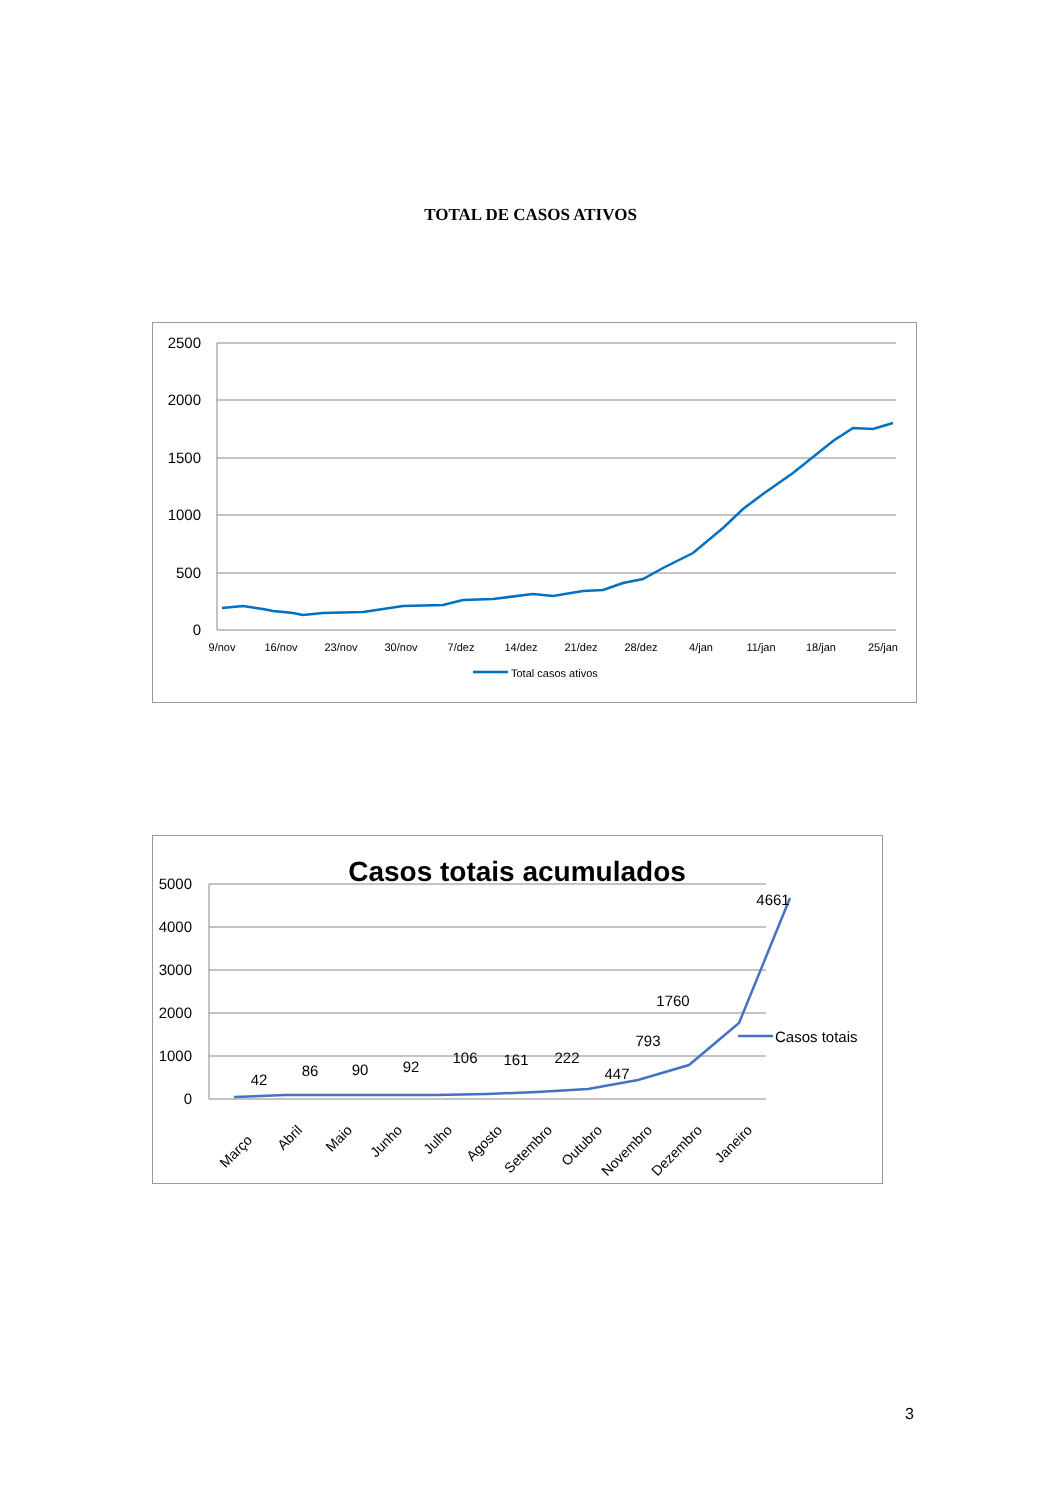TOTAL DE CASOS ATIVOS
2500
2000
1500
1000
500
0
9/nov
16/nov
23/nov
30/nov
7/dez
14/dez
21/dez
28/dez
4/jan
11/jan
18/jan
25/jan
Total casos ativos
Casos totais acumulados
5000
4000
3000
2000
1000
0
42
86
90
92
106
161
222
447
793
1760
4661
Março
Abril
Maio
Junho
Julho
Agosto
Setembro
Outubro
Novembro
Dezembro
Janeiro
Casos totais
3